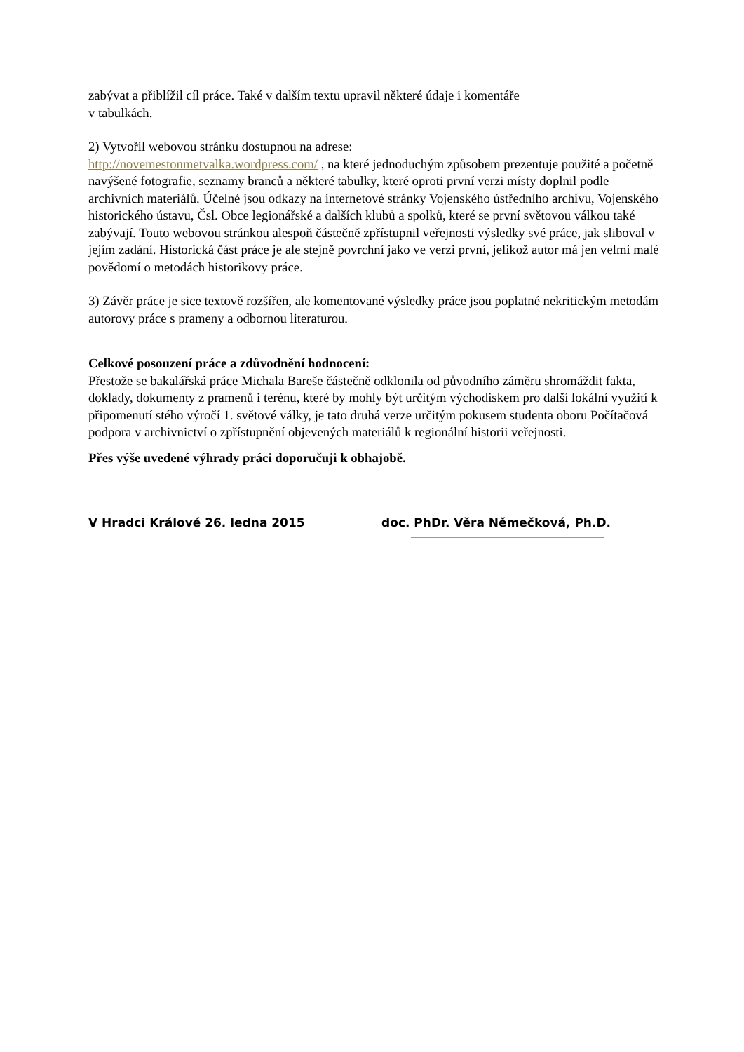zabývat a přiblížil cíl práce. Také v dalším textu upravil některé údaje i komentáře
v tabulkách.
2) Vytvořil webovou stránku dostupnou na adrese:
http://novemestonmetvalka.wordpress.com/ , na které jednoduchým způsobem prezentuje použité a početně navýšené fotografie, seznamy branců a některé tabulky, které oproti první verzi místy doplnil podle archivních materiálů. Účelné jsou odkazy na internetové stránky Vojenského ústředního archivu, Vojenského historického ústavu, Čsl. Obce legionářské a dalších klubů a spolků, které se první světovou válkou také zabývají. Touto webovou stránkou alespoň částečně zpřístupnil veřejnosti výsledky své práce, jak sliboval v jejím zadání. Historická část práce je ale stejně povrchní jako ve verzi první, jelikož autor má jen velmi malé povědomí o metodách historikovy práce.
3) Závěr práce je sice textově rozšířen, ale komentované výsledky práce jsou poplatné nekritickým metodám autorovy práce s prameny a odbornou literaturou.
Celkové posouzení práce a zdůvodnění hodnocení:
Přestože se bakalářská práce Michala Bareše částečně odklonila od původního záměru shromáždit fakta, doklady, dokumenty z pramenů i terénu, které by mohly být určitým východiskem pro další lokální využití k připomenutí stého výročí 1. světové války, je tato druhá verze určitým pokusem studenta oboru Počítačová podpora v archivnictví o zpřístupnění objevených materiálů k regionální historii veřejnosti.
Přes výše uvedené výhrady práci doporučuji k obhajobě.
V Hradci Králové 26. ledna 2015 doc. PhDr. Věra Němečková, Ph.D.